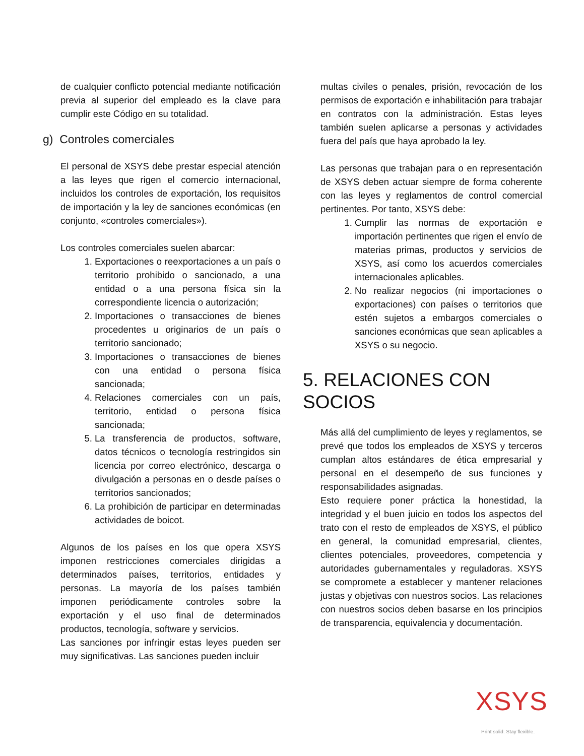de cualquier conflicto potencial mediante notificación previa al superior del empleado es la clave para cumplir este Código en su totalidad.
g) Controles comerciales
El personal de XSYS debe prestar especial atención a las leyes que rigen el comercio internacional, incluidos los controles de exportación, los requisitos de importación y la ley de sanciones económicas (en conjunto, «controles comerciales»).
Los controles comerciales suelen abarcar:
1. Exportaciones o reexportaciones a un país o territorio prohibido o sancionado, a una entidad o a una persona física sin la correspondiente licencia o autorización;
2. Importaciones o transacciones de bienes procedentes u originarios de un país o territorio sancionado;
3. Importaciones o transacciones de bienes con una entidad o persona física sancionada;
4. Relaciones comerciales con un país, territorio, entidad o persona física sancionada;
5. La transferencia de productos, software, datos técnicos o tecnología restringidos sin licencia por correo electrónico, descarga o divulgación a personas en o desde países o territorios sancionados;
6. La prohibición de participar en determinadas actividades de boicot.
Algunos de los países en los que opera XSYS imponen restricciones comerciales dirigidas a determinados países, territorios, entidades y personas. La mayoría de los países también imponen periódicamente controles sobre la exportación y el uso final de determinados productos, tecnología, software y servicios.
Las sanciones por infringir estas leyes pueden ser muy significativas. Las sanciones pueden incluir
multas civiles o penales, prisión, revocación de los permisos de exportación e inhabilitación para trabajar en contratos con la administración. Estas leyes también suelen aplicarse a personas y actividades fuera del país que haya aprobado la ley.
Las personas que trabajan para o en representación de XSYS deben actuar siempre de forma coherente con las leyes y reglamentos de control comercial pertinentes. Por tanto, XSYS debe:
1. Cumplir las normas de exportación e importación pertinentes que rigen el envío de materias primas, productos y servicios de XSYS, así como los acuerdos comerciales internacionales aplicables.
2. No realizar negocios (ni importaciones o exportaciones) con países o territorios que estén sujetos a embargos comerciales o sanciones económicas que sean aplicables a XSYS o su negocio.
5. RELACIONES CON SOCIOS
Más allá del cumplimiento de leyes y reglamentos, se prevé que todos los empleados de XSYS y terceros cumplan altos estándares de ética empresarial y personal en el desempeño de sus funciones y responsabilidades asignadas.
Esto requiere poner práctica la honestidad, la integridad y el buen juicio en todos los aspectos del trato con el resto de empleados de XSYS, el público en general, la comunidad empresarial, clientes, clientes potenciales, proveedores, competencia y autoridades gubernamentales y reguladoras. XSYS se compromete a establecer y mantener relaciones justas y objetivas con nuestros socios. Las relaciones con nuestros socios deben basarse en los principios de transparencia, equivalencia y documentación.
XSYS
Print solid. Stay flexible.